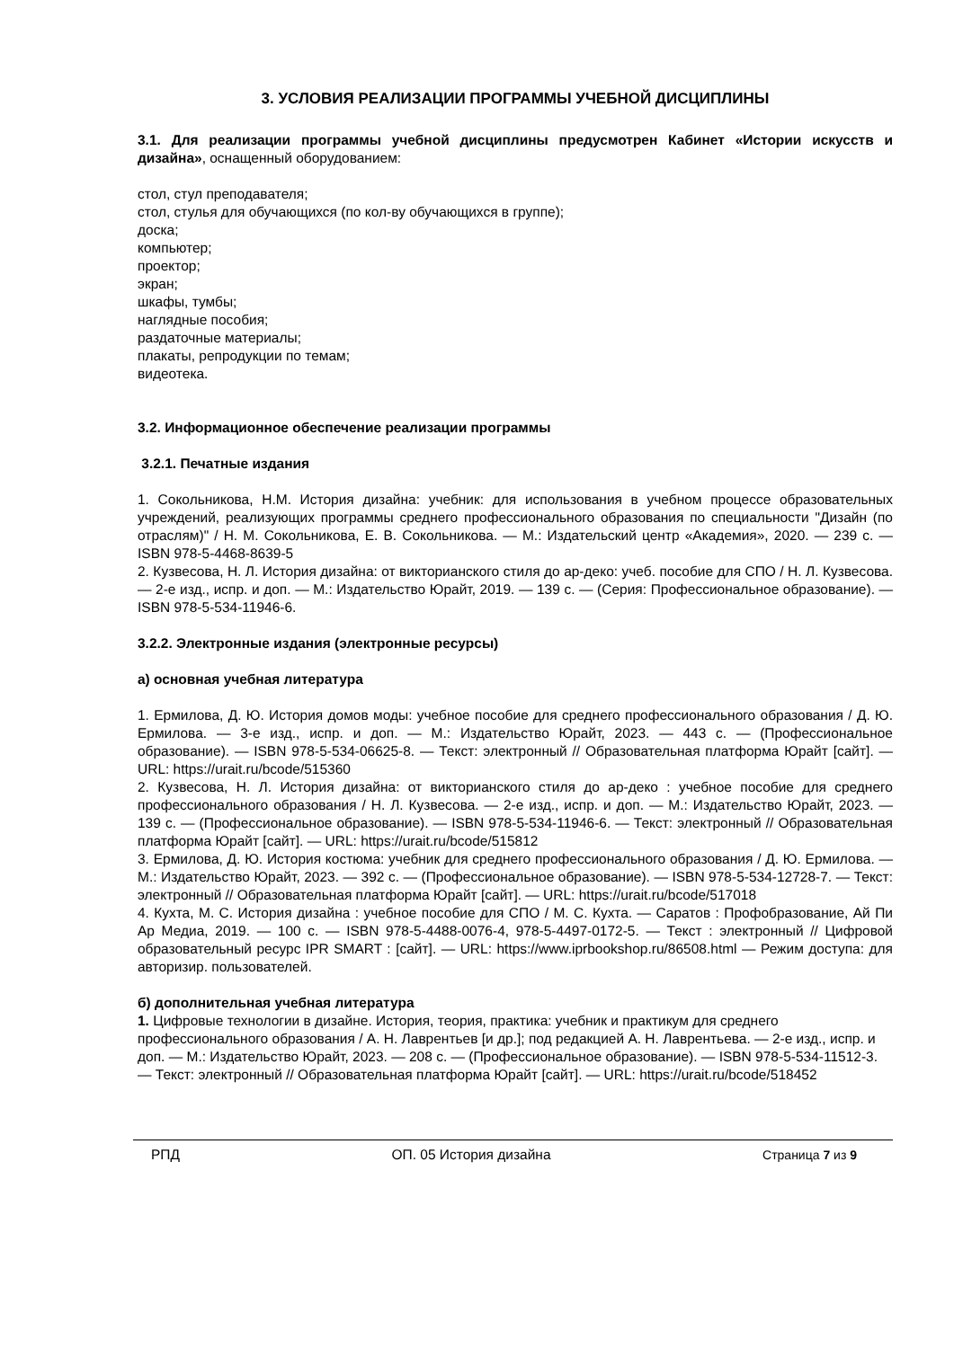3. УСЛОВИЯ РЕАЛИЗАЦИИ ПРОГРАММЫ УЧЕБНОЙ ДИСЦИПЛИНЫ
3.1. Для реализации программы учебной дисциплины предусмотрен Кабинет «Истории искусств и дизайна», оснащенный оборудованием:
стол, стул преподавателя;
стол, стулья для обучающихся (по кол-ву обучающихся в группе);
доска;
компьютер;
проектор;
экран;
шкафы, тумбы;
наглядные пособия;
раздаточные материалы;
плакаты, репродукции по темам;
видеотека.
3.2. Информационное обеспечение реализации программы
3.2.1. Печатные издания
1. Сокольникова, Н.М. История дизайна: учебник: для использования в учебном процессе образовательных учреждений, реализующих программы среднего профессионального образования по специальности "Дизайн (по отраслям)" / Н. М. Сокольникова, Е. В. Сокольникова. — М.: Издательский центр «Академия», 2020. — 239 с. — ISBN 978-5-4468-8639-5
2. Кузвесова, Н. Л. История дизайна: от викторианского стиля до ар-деко: учеб. пособие для СПО / Н. Л. Кузвесова. — 2-е изд., испр. и доп. — М.: Издательство Юрайт, 2019. — 139 с. — (Серия: Профессиональное образование). — ISBN 978-5-534-11946-6.
3.2.2. Электронные издания (электронные ресурсы)
а) основная учебная литература
1. Ермилова, Д. Ю. История домов моды: учебное пособие для среднего профессионального образования / Д. Ю. Ермилова. — 3-е изд., испр. и доп. — М.: Издательство Юрайт, 2023. — 443 с. — (Профессиональное образование). — ISBN 978-5-534-06625-8. — Текст: электронный // Образовательная платформа Юрайт [сайт]. — URL: https://urait.ru/bcode/515360
2. Кузвесова, Н. Л. История дизайна: от викторианского стиля до ар-деко : учебное пособие для среднего профессионального образования / Н. Л. Кузвесова. — 2-е изд., испр. и доп. — М.: Издательство Юрайт, 2023. — 139 с. — (Профессиональное образование). — ISBN 978-5-534-11946-6. — Текст: электронный // Образовательная платформа Юрайт [сайт]. — URL: https://urait.ru/bcode/515812
3. Ермилова, Д. Ю. История костюма: учебник для среднего профессионального образования / Д. Ю. Ермилова. — М.: Издательство Юрайт, 2023. — 392 с. — (Профессиональное образование). — ISBN 978-5-534-12728-7. — Текст: электронный // Образовательная платформа Юрайт [сайт]. — URL: https://urait.ru/bcode/517018
4. Кухта, М. С. История дизайна : учебное пособие для СПО / М. С. Кухта. — Саратов : Профобразование, Ай Пи Ар Медиа, 2019. — 100 с. — ISBN 978-5-4488-0076-4, 978-5-4497-0172-5. — Текст : электронный // Цифровой образовательный ресурс IPR SMART : [сайт]. — URL: https://www.iprbookshop.ru/86508.html — Режим доступа: для авторизир. пользователей.
б) дополнительная учебная литература
1. Цифровые технологии в дизайне. История, теория, практика: учебник и практикум для среднего профессионального образования / А. Н. Лаврентьев [и др.]; под редакцией А. Н. Лаврентьева. — 2-е изд., испр. и доп. — М.: Издательство Юрайт, 2023. — 208 с. — (Профессиональное образование). — ISBN 978-5-534-11512-3. — Текст: электронный // Образовательная платформа Юрайт [сайт]. — URL: https://urait.ru/bcode/518452
РПД ОП. 05 История дизайна Страница 7 из 9